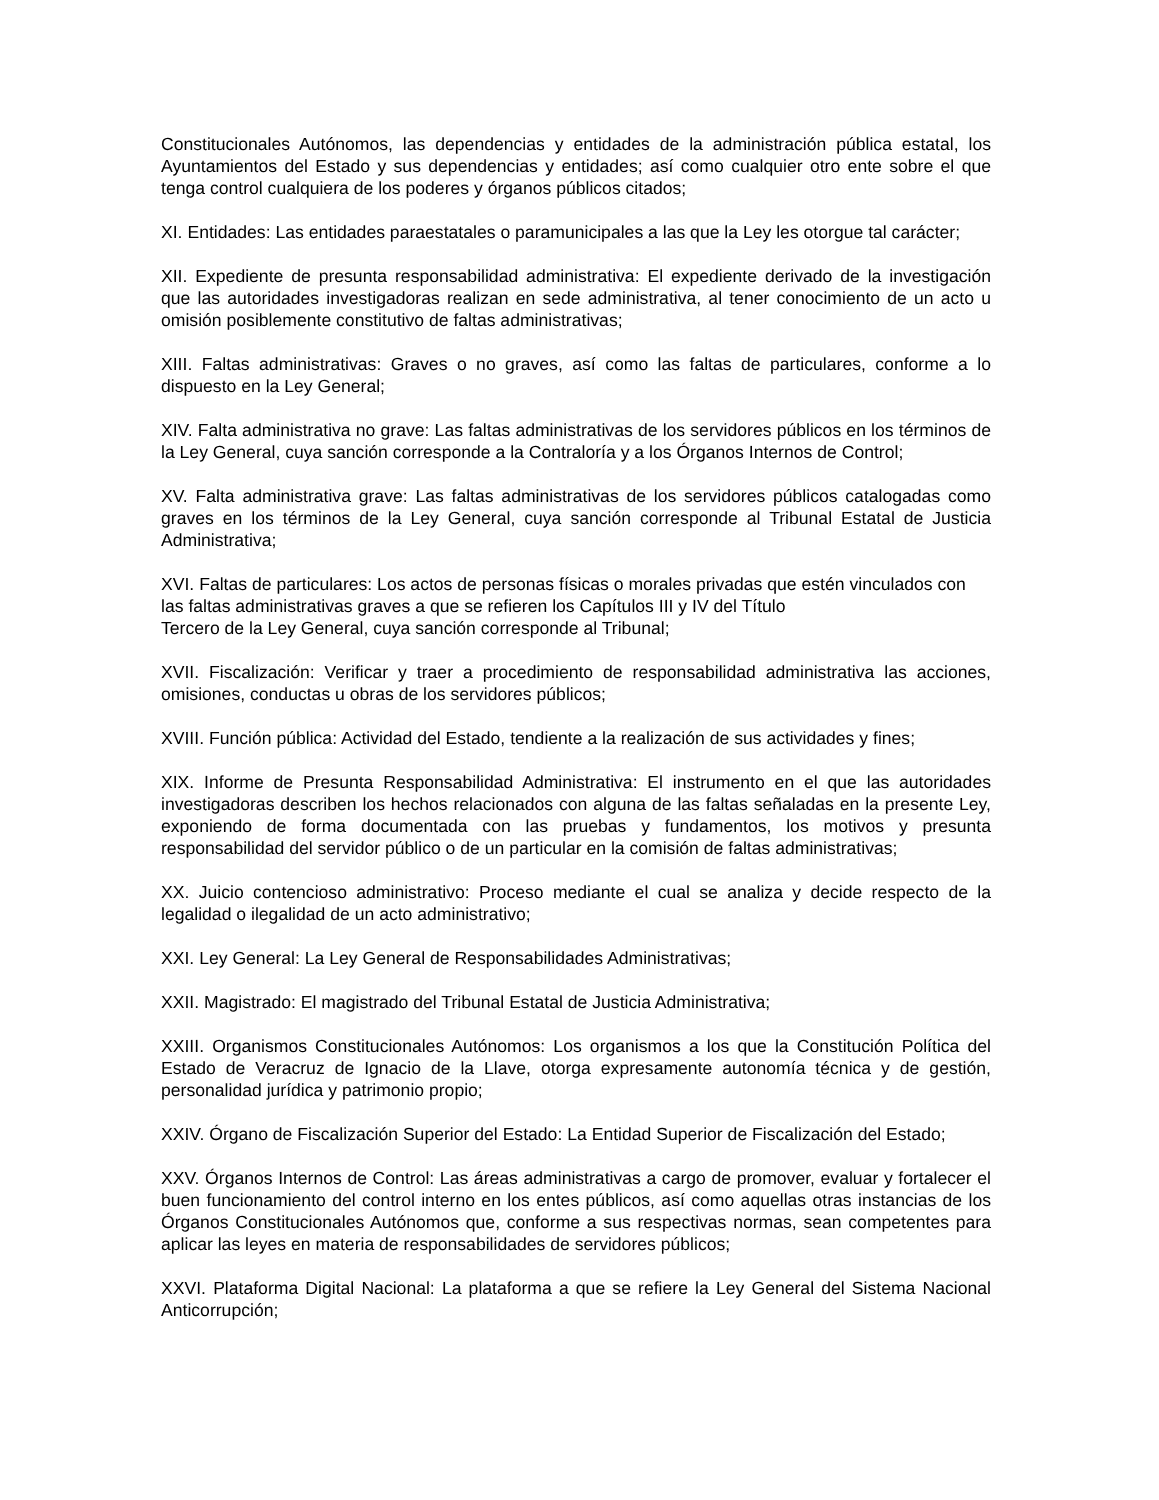Constitucionales Autónomos, las dependencias y entidades de la administración pública estatal, los Ayuntamientos del Estado y sus dependencias y entidades; así como cualquier otro ente sobre el que tenga control cualquiera de los poderes y órganos públicos citados;
XI. Entidades: Las entidades paraestatales o paramunicipales a las que la Ley les otorgue tal carácter;
XII. Expediente de presunta responsabilidad administrativa: El expediente derivado de la investigación que las autoridades investigadoras realizan en sede administrativa, al tener conocimiento de un acto u omisión posiblemente constitutivo de faltas administrativas;
XIII. Faltas administrativas: Graves o no graves, así como las faltas de particulares, conforme a lo dispuesto en la Ley General;
XIV. Falta administrativa no grave: Las faltas administrativas de los servidores públicos en los términos de la Ley General, cuya sanción corresponde a la Contraloría y a los Órganos Internos de Control;
XV. Falta administrativa grave: Las faltas administrativas de los servidores públicos catalogadas como graves en los términos de la Ley General, cuya sanción corresponde al Tribunal Estatal de Justicia Administrativa;
XVI. Faltas de particulares: Los actos de personas físicas o morales privadas que estén vinculados con las faltas administrativas graves a que se refieren los Capítulos III y IV del Título
Tercero de la Ley General, cuya sanción corresponde al Tribunal;
XVII. Fiscalización: Verificar y traer a procedimiento de responsabilidad administrativa las acciones, omisiones, conductas u obras de los servidores públicos;
XVIII. Función pública: Actividad del Estado, tendiente a la realización de sus actividades y fines;
XIX. Informe de Presunta Responsabilidad Administrativa: El instrumento en el que las autoridades investigadoras describen los hechos relacionados con alguna de las faltas señaladas en la presente Ley, exponiendo de forma documentada con las pruebas y fundamentos, los motivos y presunta responsabilidad del servidor público o de un particular en la comisión de faltas administrativas;
XX. Juicio contencioso administrativo: Proceso mediante el cual se analiza y decide respecto de la legalidad o ilegalidad de un acto administrativo;
XXI. Ley General: La Ley General de Responsabilidades Administrativas;
XXII. Magistrado: El magistrado del Tribunal Estatal de Justicia Administrativa;
XXIII. Organismos Constitucionales Autónomos: Los organismos a los que la Constitución Política del Estado de Veracruz de Ignacio de la Llave, otorga expresamente autonomía técnica y de gestión, personalidad jurídica y patrimonio propio;
XXIV. Órgano de Fiscalización Superior del Estado: La Entidad Superior de Fiscalización del Estado;
XXV. Órganos Internos de Control: Las áreas administrativas a cargo de promover, evaluar y fortalecer el buen funcionamiento del control interno en los entes públicos, así como aquellas otras instancias de los Órganos Constitucionales Autónomos que, conforme a sus respectivas normas, sean competentes para aplicar las leyes en materia de responsabilidades de servidores públicos;
XXVI. Plataforma Digital Nacional: La plataforma a que se refiere la Ley General del Sistema Nacional Anticorrupción;